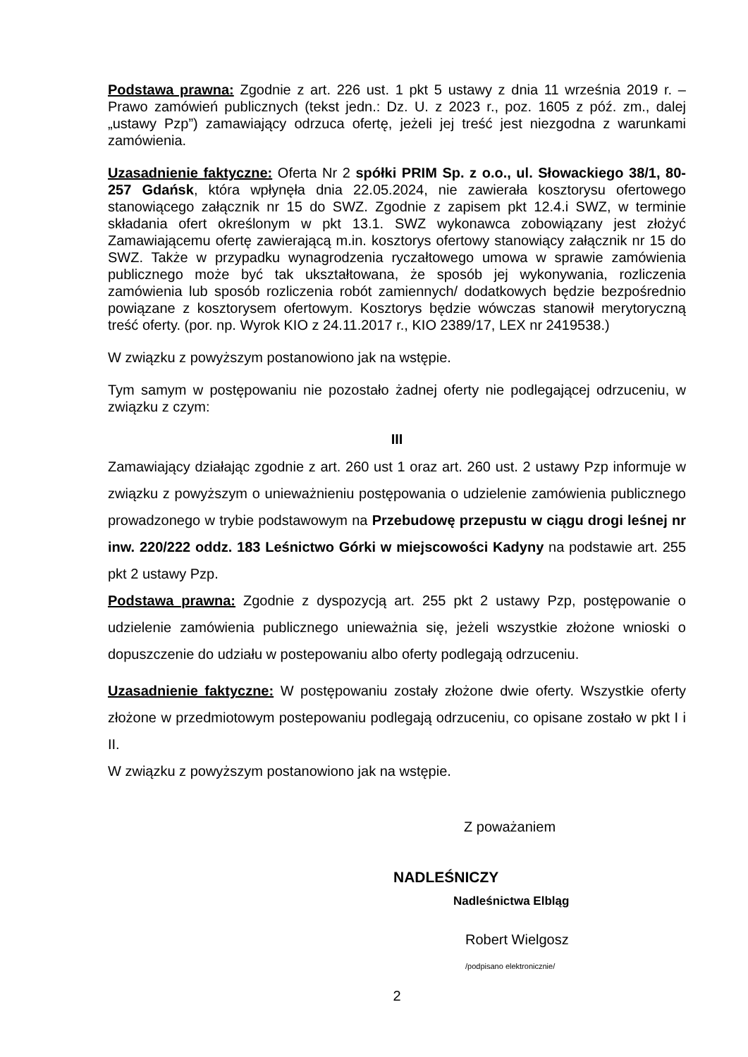Podstawa prawna: Zgodnie z art. 226 ust. 1 pkt 5 ustawy z dnia 11 września 2019 r. – Prawo zamówień publicznych (tekst jedn.: Dz. U. z 2023 r., poz. 1605 z póź. zm., dalej „ustawy Pzp”) zamawiający odrzuca ofertę, jeżeli jej treść jest niezgodna z warunkami zamówienia.
Uzasadnienie faktyczne: Oferta Nr 2 spółki PRIM Sp. z o.o., ul. Słowackiego 38/1, 80-257 Gdańsk, która wpłynęła dnia 22.05.2024, nie zawierała kosztorysu ofertowego stanowiącego załącznik nr 15 do SWZ. Zgodnie z zapisem pkt 12.4.i SWZ, w terminie składania ofert określonym w pkt 13.1. SWZ wykonawca zobowiązany jest złożyć Zamawiającemu ofertę zawierającą m.in. kosztorys ofertowy stanowiący załącznik nr 15 do SWZ. Także w przypadku wynagrodzenia ryczałtowego umowa w sprawie zamówienia publicznego może być tak ukształtowana, że sposób jej wykonywania, rozliczenia zamówienia lub sposób rozliczenia robót zamiennych/ dodatkowych będzie bezpośrednio powiązane z kosztorysem ofertowym. Kosztorys będzie wówczas stanowił merytoryczną treść oferty. (por. np. Wyrok KIO z 24.11.2017 r., KIO 2389/17, LEX nr 2419538.)
W związku z powyższym postanowiono jak na wstępie.
Tym samym w postępowaniu nie pozostało żadnej oferty nie podlegającej odrzuceniu, w związku z czym:
III
Zamawiający działając zgodnie z art. 260 ust 1 oraz art. 260 ust. 2 ustawy Pzp informuje w związku z powyższym o unieważnieniu postępowania o udzielenie zamówienia publicznego prowadzonego w trybie podstawowym na Przebudowę przepustu w ciągu drogi leśnej nr inw. 220/222 oddz. 183 Leśnictwo Górki w miejscowości Kadyny na podstawie art. 255 pkt 2 ustawy Pzp.
Podstawa prawna: Zgodnie z dyspozycją art. 255 pkt 2 ustawy Pzp, postępowanie o udzielenie zamówienia publicznego unieważnia się, jeżeli wszystkie złożone wnioski o dopuszczenie do udziału w postepowaniu albo oferty podlegają odrzuceniu.
Uzasadnienie faktyczne: W postępowaniu zostały złożone dwie oferty. Wszystkie oferty złożone w przedmiotowym postepowaniu podlegają odrzuceniu, co opisane zostało w pkt I i II.
W związku z powyższym postanowiono jak na wstępie.
Z poważaniem
NADLEŚNICZY
Nadleśnictwa Elbląg
Robert Wielgosz
/podpisano elektronicznie/
2